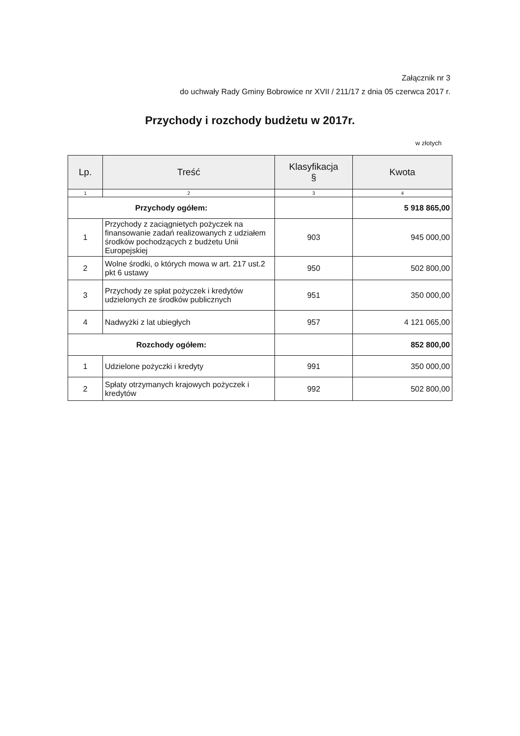Załącznik nr 3
do uchwały Rady Gminy Bobrowice nr XVII / 211/17 z dnia 05 czerwca 2017 r.
Przychody i rozchody budżetu w 2017r.
w złotych
| Lp. | Treść | Klasyfikacja § | Kwota |
| --- | --- | --- | --- |
| 1 | 2 | 3 | 4 |
| Przychody ogółem: | | | 5 918 865,00 |
| 1 | Przychody z zaciągnietych pożyczek na finansowanie zadań realizowanych z udziałem środków pochodzących z budżetu Unii Europejskiej | 903 | 945 000,00 |
| 2 | Wolne środki, o których mowa w art. 217 ust.2 pkt 6 ustawy | 950 | 502 800,00 |
| 3 | Przychody ze spłat pożyczek i kredytów udzielonych ze środków publicznych | 951 | 350 000,00 |
| 4 | Nadwyżki z lat ubiegłych | 957 | 4 121 065,00 |
| Rozchody ogółem: | | | 852 800,00 |
| 1 | Udzielone pożyczki i kredyty | 991 | 350 000,00 |
| 2 | Spłaty otrzymanych krajowych pożyczek i kredytów | 992 | 502 800,00 |